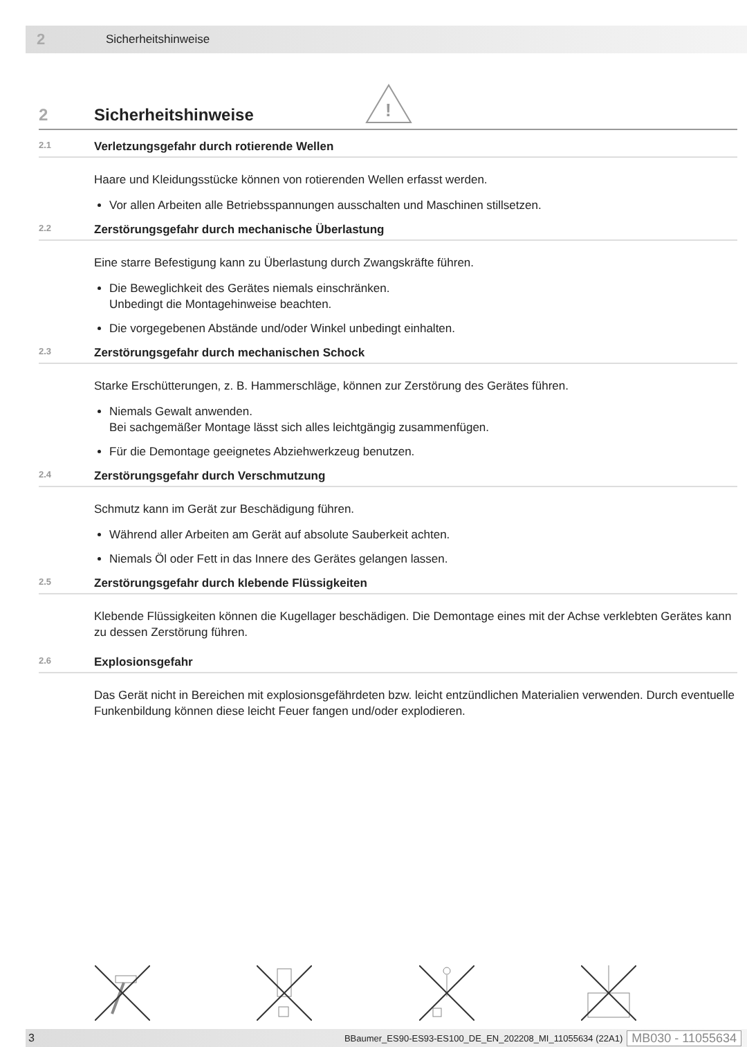2 Sicherheitshinweise
2 Sicherheitshinweise
!
2.1 Verletzungsgefahr durch rotierende Wellen
Haare und Kleidungsstücke können von rotierenden Wellen erfasst werden.
Vor allen Arbeiten alle Betriebsspannungen ausschalten und Maschinen stillsetzen.
2.2 Zerstörungsgefahr durch mechanische Überlastung
Eine starre Befestigung kann zu Überlastung durch Zwangskräfte führen.
Die Beweglichkeit des Gerätes niemals einschränken.
Unbedingt die Montagehinweise beachten.
Die vorgegebenen Abstände und/oder Winkel unbedingt einhalten.
2.3 Zerstörungsgefahr durch mechanischen Schock
Starke Erschütterungen, z. B. Hammerschläge, können zur Zerstörung des Gerätes führen.
Niemals Gewalt anwenden.
Bei sachgemäßer Montage lässt sich alles leichtgängig zusammenfügen.
Für die Demontage geeignetes Abziehwerkzeug benutzen.
2.4 Zerstörungsgefahr durch Verschmutzung
Schmutz kann im Gerät zur Beschädigung führen.
Während aller Arbeiten am Gerät auf absolute Sauberkeit achten.
Niemals Öl oder Fett in das Innere des Gerätes gelangen lassen.
2.5 Zerstörungsgefahr durch klebende Flüssigkeiten
Klebende Flüssigkeiten können die Kugellager beschädigen. Die Demontage eines mit der Achse verklebten Gerätes kann zu dessen Zerstörung führen.
2.6 Explosionsgefahr
Das Gerät nicht in Bereichen mit explosionsgefährdeten bzw. leicht entzündlichen Materialien verwenden. Durch eventuelle Funkenbildung können diese leicht Feuer fangen und/oder explodieren.
3 BBaumer_ES90-ES93-ES100_DE_EN_202208_MI_11055634 (22A1) MB030 - 11055634